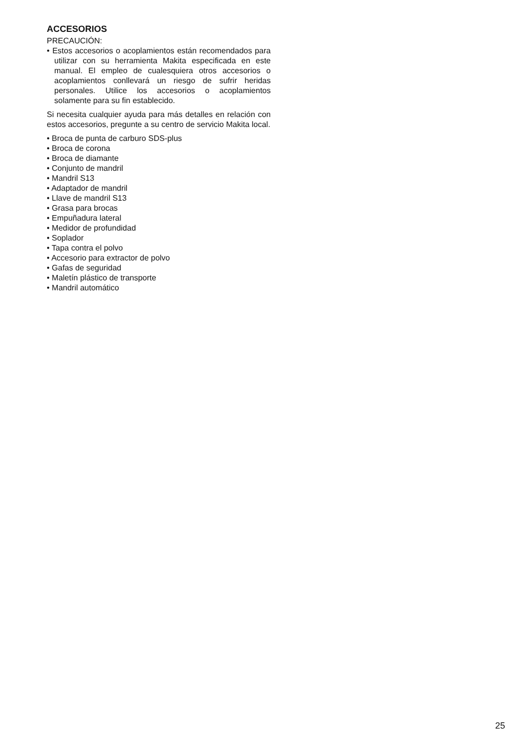ACCESORIOS
PRECAUCIÓN:
• Estos accesorios o acoplamientos están recomendados para utilizar con su herramienta Makita especificada en este manual. El empleo de cualesquiera otros accesorios o acoplamientos conllevará un riesgo de sufrir heridas personales. Utilice los accesorios o acoplamientos solamente para su fin establecido.
Si necesita cualquier ayuda para más detalles en relación con estos accesorios, pregunte a su centro de servicio Makita local.
• Broca de punta de carburo SDS-plus
• Broca de corona
• Broca de diamante
• Conjunto de mandril
• Mandril S13
• Adaptador de mandril
• Llave de mandril S13
• Grasa para brocas
• Empuñadura lateral
• Medidor de profundidad
• Soplador
• Tapa contra el polvo
• Accesorio para extractor de polvo
• Gafas de seguridad
• Maletín plástico de transporte
• Mandril automático
25